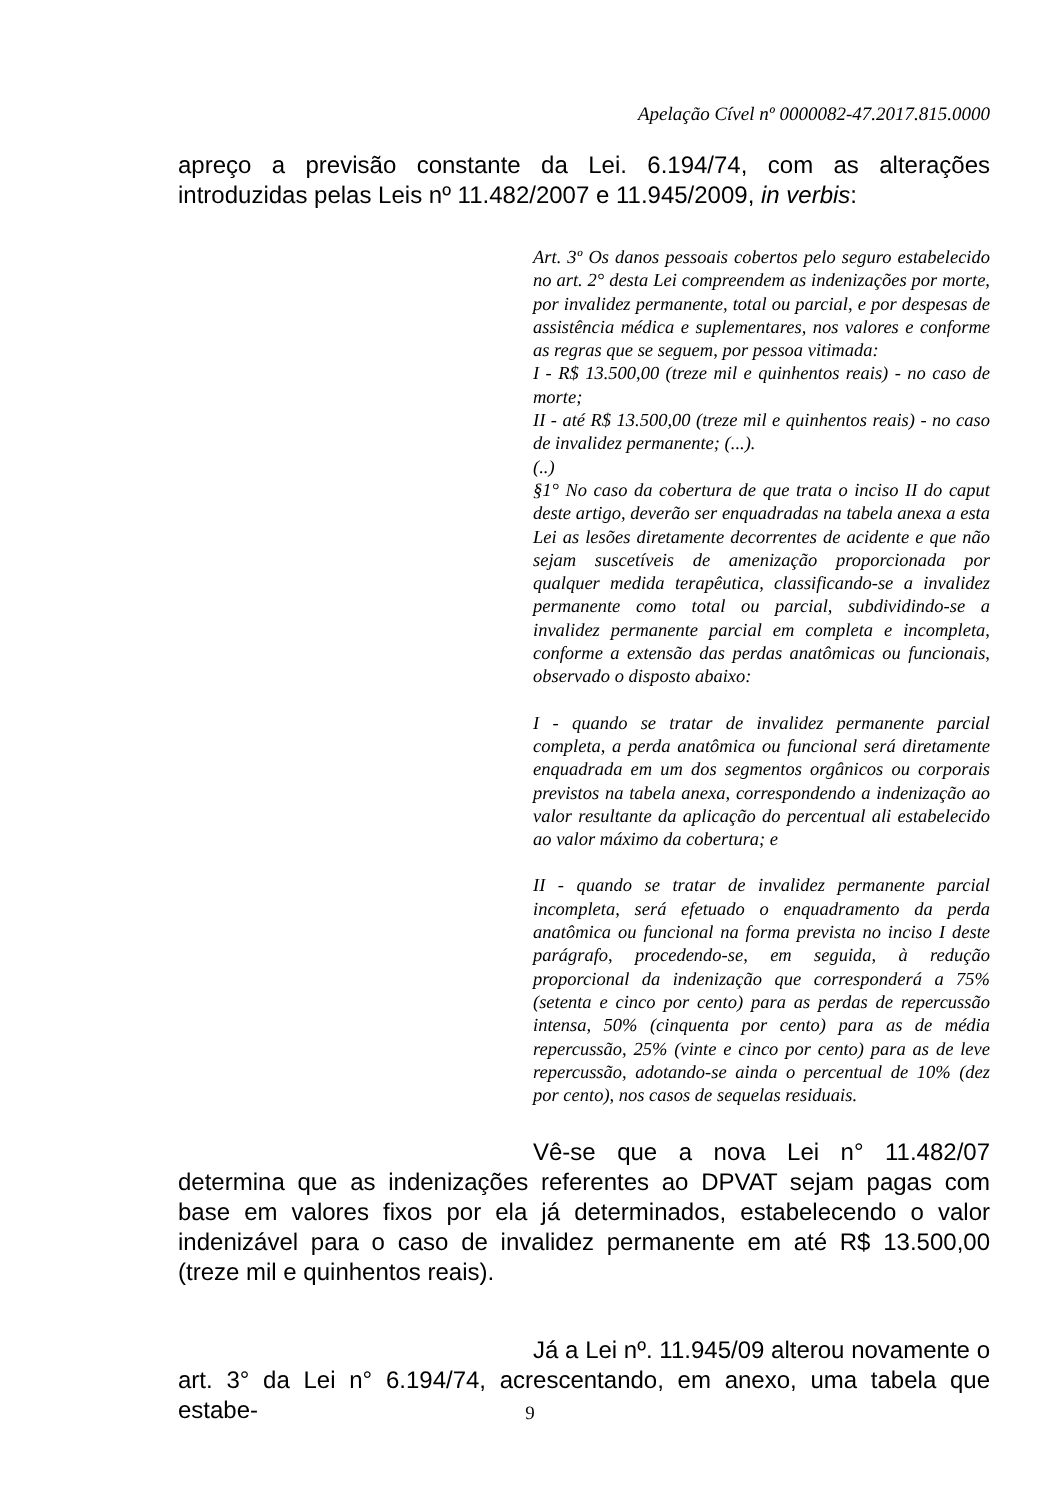Apelação Cível nº 0000082-47.2017.815.0000
apreço a previsão constante da Lei. 6.194/74, com as alterações introduzidas pelas Leis nº 11.482/2007 e 11.945/2009, in verbis:
Art. 3º Os danos pessoais cobertos pelo seguro estabelecido no art. 2° desta Lei compreendem as indenizações por morte, por invalidez permanente, total ou parcial, e por despesas de assistência médica e suplementares, nos valores e conforme as regras que se seguem, por pessoa vitimada:
I - R$ 13.500,00 (treze mil e quinhentos reais) - no caso de morte;
II - até R$ 13.500,00 (treze mil e quinhentos reais) - no caso de invalidez permanente; (...).
(..)
§1° No caso da cobertura de que trata o inciso II do caput deste artigo, deverão ser enquadradas na tabela anexa a esta Lei as lesões diretamente decorrentes de acidente e que não sejam suscetíveis de amenização proporcionada por qualquer medida terapêutica, classificando-se a invalidez permanente como total ou parcial, subdividindo-se a invalidez permanente parcial em completa e incompleta, conforme a extensão das perdas anatômicas ou funcionais, observado o disposto abaixo:
I - quando se tratar de invalidez permanente parcial completa, a perda anatômica ou funcional será diretamente enquadrada em um dos segmentos orgânicos ou corporais previstos na tabela anexa, correspondendo a indenização ao valor resultante da aplicação do percentual ali estabelecido ao valor máximo da cobertura; e
II - quando se tratar de invalidez permanente parcial incompleta, será efetuado o enquadramento da perda anatômica ou funcional na forma prevista no inciso I deste parágrafo, procedendo-se, em seguida, à redução proporcional da indenização que corresponderá a 75% (setenta e cinco por cento) para as perdas de repercussão intensa, 50% (cinquenta por cento) para as de média repercussão, 25% (vinte e cinco por cento) para as de leve repercussão, adotando-se ainda o percentual de 10% (dez por cento), nos casos de sequelas residuais.
Vê-se que a nova Lei n° 11.482/07 determina que as indenizações referentes ao DPVAT sejam pagas com base em valores fixos por ela já determinados, estabelecendo o valor indenizável para o caso de invalidez permanente em até R$ 13.500,00 (treze mil e quinhentos reais).
Já a Lei nº. 11.945/09 alterou novamente o art. 3° da Lei n° 6.194/74, acrescentando, em anexo, uma tabela que estabe-
9